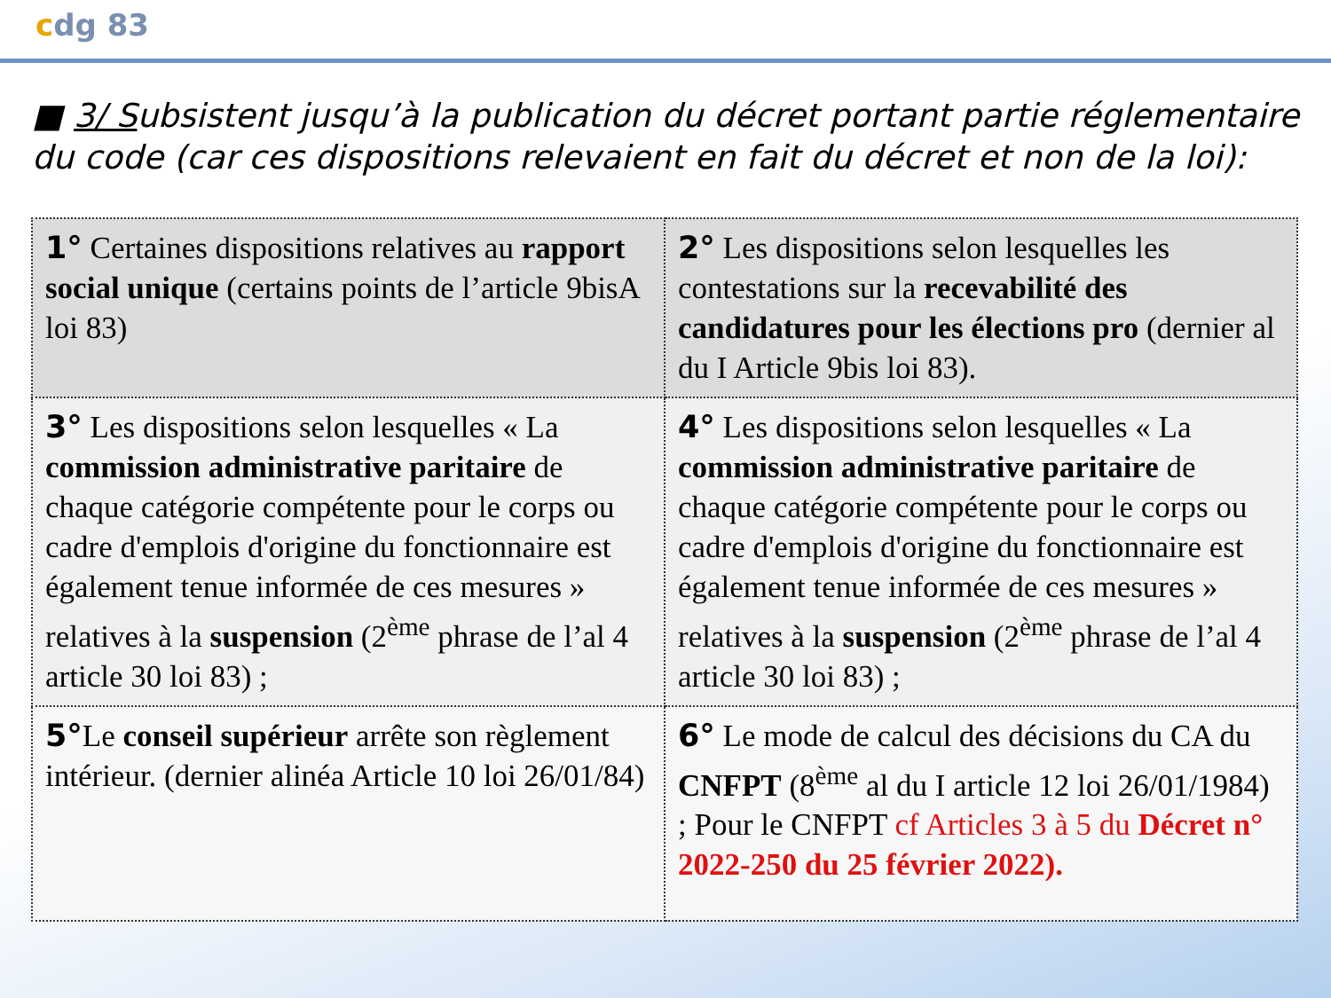cdg 83
■ 3/ Subsistent jusqu’à la publication du décret portant partie réglementaire du code (car ces dispositions relevaient en fait du décret et non de la loi):
| 1° Certaines dispositions relatives au rapport social unique (certains points de l’article 9bisA loi 83) | 2° Les dispositions selon lesquelles les contestations sur la recevabilité des candidatures pour les élections pro (dernier al du I Article 9bis loi 83). |
| 3° Les dispositions selon lesquelles « La commission administrative paritaire de chaque catégorie compétente pour le corps ou cadre d'emplois d'origine du fonctionnaire est également tenue informée de ces mesures » relatives à la suspension (2<sup>ème</sup> phrase de l’al 4 article 30 loi 83) ; | 4° Les dispositions selon lesquelles « La commission administrative paritaire de chaque catégorie compétente pour le corps ou cadre d'emplois d'origine du fonctionnaire est également tenue informée de ces mesures » relatives à la suspension (2<sup>ème</sup> phrase de l’al 4 article 30 loi 83) ; |
| 5° Le conseil supérieur arrête son règlement intérieur. (dernier alinéa Article 10 loi 26/01/84) | 6° Le mode de calcul des décisions du CA du CNFPT (8<sup>ème</sup> al du I article 12 loi 26/01/1984) ; Pour le CNFPT cf Articles 3 à 5 du Décret n° 2022-250 du 25 février 2022). |